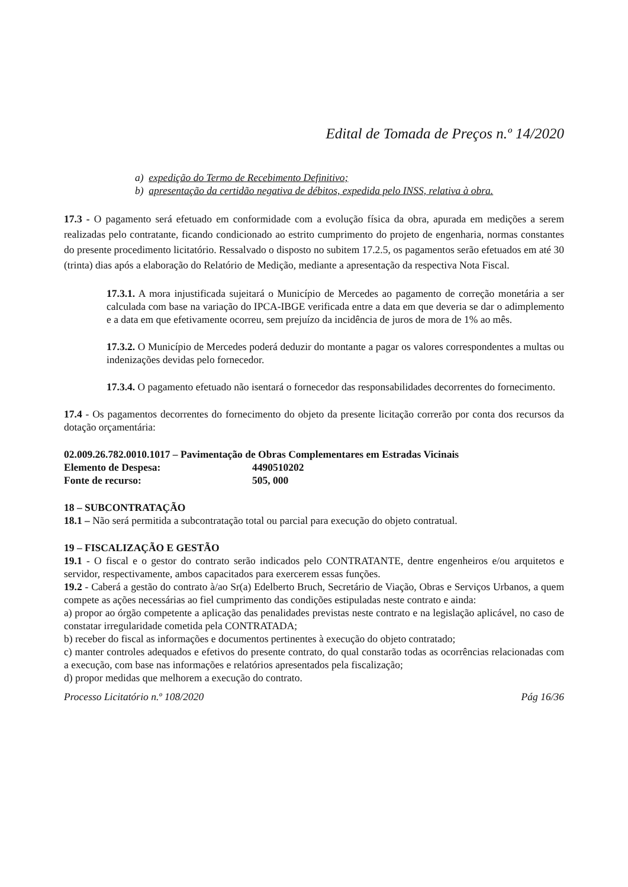Edital de Tomada de Preços n.º 14/2020
a) expedição do Termo de Recebimento Definitivo;
b) apresentação da certidão negativa de débitos, expedida pelo INSS, relativa à obra.
17.3 - O pagamento será efetuado em conformidade com a evolução física da obra, apurada em medições a serem realizadas pelo contratante, ficando condicionado ao estrito cumprimento do projeto de engenharia, normas constantes do presente procedimento licitatório. Ressalvado o disposto no subitem 17.2.5, os pagamentos serão efetuados em até 30 (trinta) dias após a elaboração do Relatório de Medição, mediante a apresentação da respectiva Nota Fiscal.
17.3.1. A mora injustificada sujeitará o Município de Mercedes ao pagamento de correção monetária a ser calculada com base na variação do IPCA-IBGE verificada entre a data em que deveria se dar o adimplemento e a data em que efetivamente ocorreu, sem prejuízo da incidência de juros de mora de 1% ao mês.
17.3.2. O Município de Mercedes poderá deduzir do montante a pagar os valores correspondentes a multas ou indenizações devidas pelo fornecedor.
17.3.4. O pagamento efetuado não isentará o fornecedor das responsabilidades decorrentes do fornecimento.
17.4 - Os pagamentos decorrentes do fornecimento do objeto da presente licitação correrão por conta dos recursos da dotação orçamentária:
02.009.26.782.0010.1017 – Pavimentação de Obras Complementares em Estradas Vicinais
Elemento de Despesa: 4490510202
Fonte de recurso: 505, 000
18 – SUBCONTRATAÇÃO
18.1 – Não será permitida a subcontratação total ou parcial para execução do objeto contratual.
19 – FISCALIZAÇÃO E GESTÃO
19.1 - O fiscal e o gestor do contrato serão indicados pelo CONTRATANTE, dentre engenheiros e/ou arquitetos e servidor, respectivamente, ambos capacitados para exercerem essas funções.
19.2 - Caberá a gestão do contrato à/ao Sr(a) Edelberto Bruch, Secretário de Viação, Obras e Serviços Urbanos, a quem compete as ações necessárias ao fiel cumprimento das condições estipuladas neste contrato e ainda:
a) propor ao órgão competente a aplicação das penalidades previstas neste contrato e na legislação aplicável, no caso de constatar irregularidade cometida pela CONTRATADA;
b) receber do fiscal as informações e documentos pertinentes à execução do objeto contratado;
c) manter controles adequados e efetivos do presente contrato, do qual constarão todas as ocorrências relacionadas com a execução, com base nas informações e relatórios apresentados pela fiscalização;
d) propor medidas que melhorem a execução do contrato.
Processo Licitatório n.º 108/2020 Pág 16/36